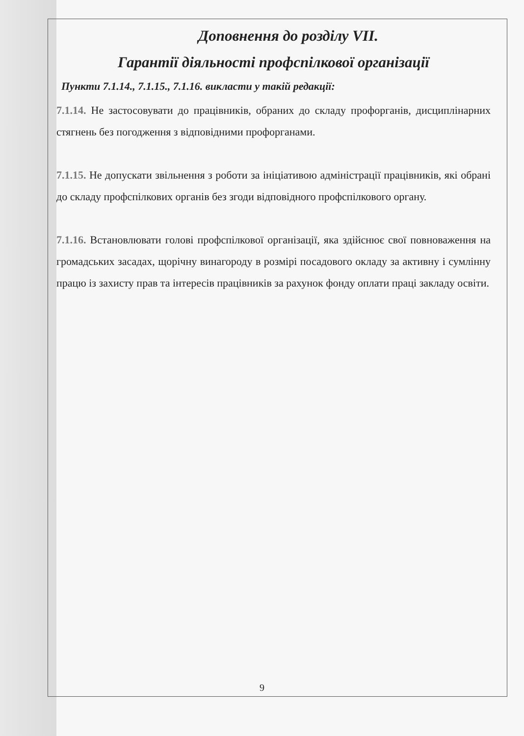Доповнення до розділу VII.
Гарантії діяльності профспілкової організації
Пункти 7.1.14., 7.1.15., 7.1.16. викласти у такій редакції:
7.1.14. Не застосовувати до працівників, обраних до складу профорганів, дисциплінарних стягнень без погодження з відповідними профорганами.
7.1.15. Не допускати звільнення з роботи за ініціативою адміністрації працівників, які обрані до складу профспілкових органів без згоди відповідного профспілкового органу.
7.1.16. Встановлювати голові профспілкової організації, яка здійснює свої повноваження на громадських засадах, щорічну винагороду в розмірі посадового окладу за активну і сумлінну працю із захисту прав та інтересів працівників за рахунок фонду оплати праці закладу освіти.
9